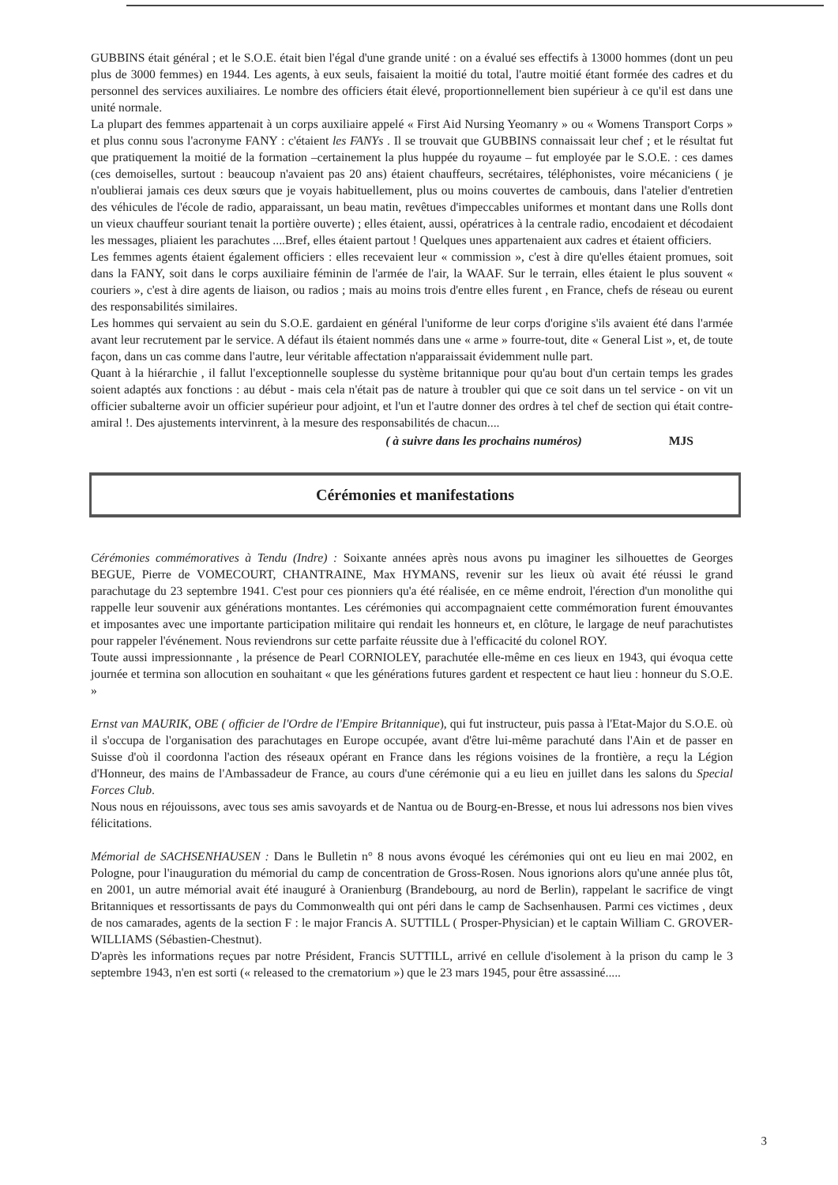GUBBINS était général ; et le S.O.E. était bien l'égal d'une grande unité : on a évalué ses effectifs à 13000 hommes (dont un peu plus de 3000 femmes) en 1944. Les agents, à eux seuls, faisaient la moitié du total, l'autre moitié étant formée des cadres et du personnel des services auxiliaires. Le nombre des officiers était élevé, proportionnellement bien supérieur à ce qu'il est dans une unité normale.
La plupart des femmes appartenait à un corps auxiliaire appelé « First Aid Nursing Yeomanry » ou « Womens Transport Corps » et plus connu sous l'acronyme FANY : c'étaient les FANYs . Il se trouvait que GUBBINS connaissait leur chef ; et le résultat fut que pratiquement la moitié de la formation –certainement la plus huppée du royaume – fut employée par le S.O.E. : ces dames (ces demoiselles, surtout : beaucoup n'avaient pas 20 ans) étaient chauffeurs, secrétaires, téléphonistes, voire mécaniciens ( je n'oublierai jamais ces deux sœurs que je voyais habituellement, plus ou moins couvertes de cambouis, dans l'atelier d'entretien des véhicules de l'école de radio, apparaissant, un beau matin, revêtues d'impeccables uniformes et montant dans une Rolls dont un vieux chauffeur souriant tenait la portière ouverte) ; elles étaient, aussi, opératrices à la centrale radio, encodaient et décodaient les messages, pliaient les parachutes ....Bref, elles étaient partout ! Quelques unes appartenaient aux cadres et étaient officiers.
Les femmes agents étaient également officiers : elles recevaient leur « commission », c'est à dire qu'elles étaient promues, soit dans la FANY, soit dans le corps auxiliaire féminin de l'armée de l'air, la WAAF. Sur le terrain, elles étaient le plus souvent « couriers », c'est à dire agents de liaison, ou radios ; mais au moins trois d'entre elles furent , en France, chefs de réseau ou eurent des responsabilités similaires.
Les hommes qui servaient au sein du S.O.E. gardaient en général l'uniforme de leur corps d'origine s'ils avaient été dans l'armée avant leur recrutement par le service. A défaut ils étaient nommés dans une « arme » fourre-tout, dite « General List », et, de toute façon, dans un cas comme dans l'autre, leur véritable affectation n'apparaissait évidemment nulle part.
Quant à la hiérarchie , il fallut l'exceptionnelle souplesse du système britannique pour qu'au bout d'un certain temps les grades soient adaptés aux fonctions : au début - mais cela n'était pas de nature à troubler qui que ce soit dans un tel service - on vit un officier subalterne avoir un officier supérieur pour adjoint, et l'un et l'autre donner des ordres à tel chef de section qui était contre-amiral !. Des ajustements intervinrent, à la mesure des responsabilités de chacun....
( à suivre dans les prochains numéros) MJS
Cérémonies et manifestations
Cérémonies commémoratives à Tendu (Indre) : Soixante années après nous avons pu imaginer les silhouettes de Georges BEGUE, Pierre de VOMECOURT, CHANTRAINE, Max HYMANS, revenir sur les lieux où avait été réussi le grand parachutage du 23 septembre 1941. C'est pour ces pionniers qu'a été réalisée, en ce même endroit, l'érection d'un monolithe qui rappelle leur souvenir aux générations montantes. Les cérémonies qui accompagnaient cette commémoration furent émouvantes et imposantes avec une importante participation militaire qui rendait les honneurs et, en clôture, le largage de neuf parachutistes pour rappeler l'événement. Nous reviendrons sur cette parfaite réussite due à l'efficacité du colonel ROY.
Toute aussi impressionnante , la présence de Pearl CORNIOLEY, parachutée elle-même en ces lieux en 1943, qui évoqua cette journée et termina son allocution en souhaitant « que les générations futures gardent et respectent ce haut lieu : honneur du S.O.E. »
Ernst van MAURIK, OBE ( officier de l'Ordre de l'Empire Britannique), qui fut instructeur, puis passa à l'Etat-Major du S.O.E. où il s'occupa de l'organisation des parachutages en Europe occupée, avant d'être lui-même parachuté dans l'Ain et de passer en Suisse d'où il coordonna l'action des réseaux opérant en France dans les régions voisines de la frontière, a reçu la Légion d'Honneur, des mains de l'Ambassadeur de France, au cours d'une cérémonie qui a eu lieu en juillet dans les salons du Special Forces Club.
Nous nous en réjouissons, avec tous ses amis savoyards et de Nantua ou de Bourg-en-Bresse, et nous lui adressons nos bien vives félicitations.
Mémorial de SACHSENHAUSEN : Dans le Bulletin n° 8 nous avons évoqué les cérémonies qui ont eu lieu en mai 2002, en Pologne, pour l'inauguration du mémorial du camp de concentration de Gross-Rosen. Nous ignorions alors qu'une année plus tôt, en 2001, un autre mémorial avait été inauguré à Oranienburg (Brandebourg, au nord de Berlin), rappelant le sacrifice de vingt Britanniques et ressortissants de pays du Commonwealth qui ont péri dans le camp de Sachsenhausen. Parmi ces victimes , deux de nos camarades, agents de la section F : le major Francis A. SUTTILL ( Prosper-Physician) et le captain William C. GROVER-WILLIAMS (Sébastien-Chestnut).
D'après les informations reçues par notre Président, Francis SUTTILL, arrivé en cellule d'isolement à la prison du camp le 3 septembre 1943, n'en est sorti (« released to the crematorium ») que le 23 mars 1945, pour être assassiné.....
3